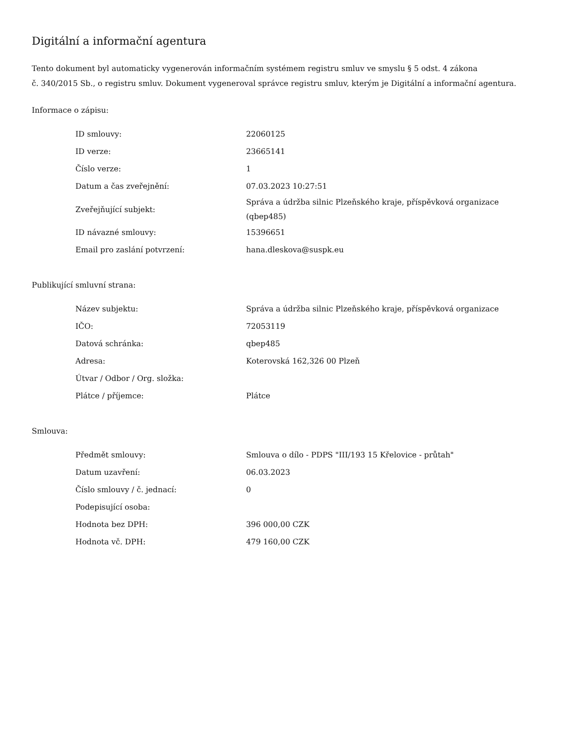Digitální a informační agentura
Tento dokument byl automaticky vygenerován informačním systémem registru smluv ve smyslu § 5 odst. 4 zákona
č. 340/2015 Sb., o registru smluv. Dokument vygeneroval správce registru smluv, kterým je Digitální a informační agentura.
Informace o zápisu:
| ID smlouvy: | 22060125 |
| ID verze: | 23665141 |
| Číslo verze: | 1 |
| Datum a čas zveřejnění: | 07.03.2023 10:27:51 |
| Zveřejňující subjekt: | Správa a údržba silnic Plzeňského kraje, příspěvková organizace (qbep485) |
| ID návazné smlouvy: | 15396651 |
| Email pro zaslání potvrzení: | hana.dleskova@suspk.eu |
Publikující smluvní strana:
| Název subjektu: | Správa a údržba silnic Plzeňského kraje, příspěvková organizace |
| IČO: | 72053119 |
| Datová schránka: | qbep485 |
| Adresa: | Koterovská 162,326 00 Plzeň |
| Útvar / Odbor / Org. složka: | |
| Plátce / příjemce: | Plátce |
Smlouva:
| Předmět smlouvy: | Smlouva o dílo - PDPS "III/193 15 Křelovice - průtah" |
| Datum uzavření: | 06.03.2023 |
| Číslo smlouvy / č. jednací: | 0 |
| Podepisující osoba: | |
| Hodnota bez DPH: | 396 000,00 CZK |
| Hodnota vč. DPH: | 479 160,00 CZK |